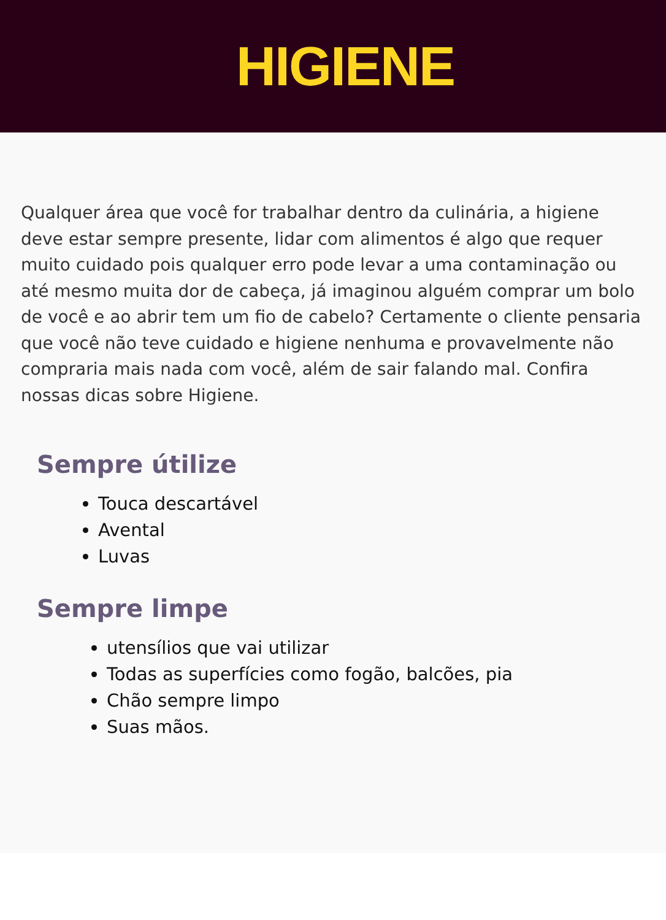HIGIENE
Qualquer área que você for trabalhar dentro da culinária, a higiene deve estar sempre presente, lidar com alimentos é algo que requer muito cuidado pois qualquer erro pode levar a uma contaminação ou até mesmo muita dor de cabeça, já imaginou alguém comprar um bolo de você e ao abrir tem um fio de cabelo? Certamente o cliente pensaria que você não teve cuidado e higiene nenhuma e provavelmente não compraria mais nada com você, além de sair falando mal. Confira nossas dicas sobre Higiene.
Sempre útilize
Touca descartável
Avental
Luvas
Sempre limpe
utensílios que vai utilizar
Todas as superfícies como fogão, balcões, pia
Chão sempre limpo
Suas mãos.